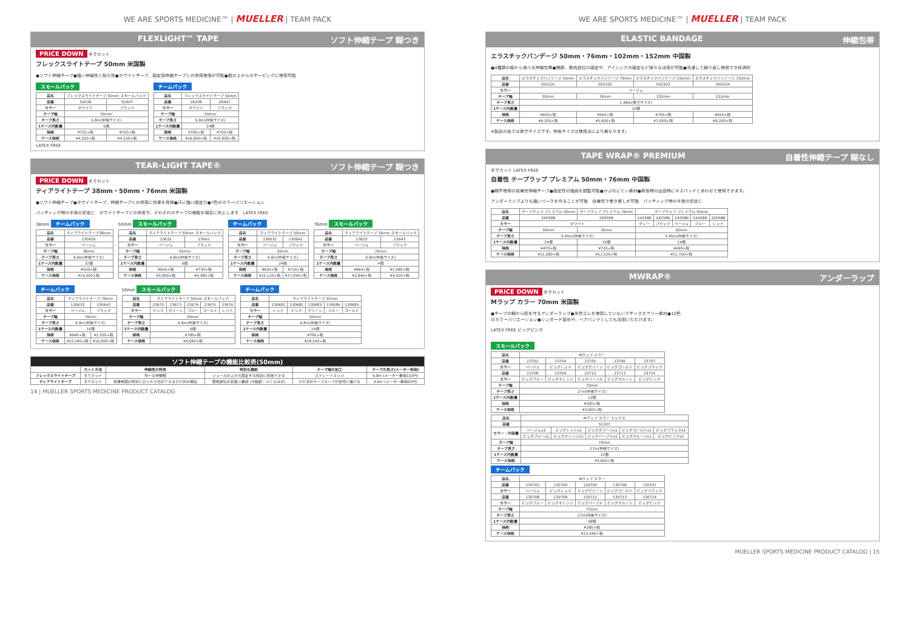WE ARE SPORTS MEDICINE™ | MUELLER | TEAM PACK
FLEXLIGHT™ TAPE ソフト伸縮テープ 糊つき
PRICE DOWN 手でカット
フレックスライトテープ 50mm 米国製
●ソフト伸縮テープ●強い伸縮性と耐久性●ホワイトテープ、固定用伸縮テープとの併用使用が可能●靴の上からのテーピングに使用可能
スモールパック
| 品名 | フレックスライトテープ 50mm スモールパック | |
| 品番 | 52638 | 52647 |
| カラー | ホワイト | ブラック |
| テープ幅 | 50mm | |
| テープ長さ | 6.8m(伸長サイズ) | |
| 1ケース内数量 | 6個 | |
| 価格 | ¥720+税 | ¥720+税 |
| ケース価格 | ¥4,320+税 | ¥4,320+税 |
チームパック
| 品名 | フレックスライトテープ 50mm | |
| 品番 | 26438 | 26447 |
| カラー | ホワイト | ブラック |
| テープ幅 | 50mm | |
| テープ長さ | 6.8m(伸長サイズ) | |
| 1ケース内数量 | 24個 | |
| 価格 | ¥700+税 | ¥700+税 |
| ケース価格 | ¥16,800+税 | ¥16,800+税 |
LATEX FREE
TEAR-LIGHT TAPE® ソフト伸縮テープ 糊つき
PRICE DOWN 手でカット
ティアライトテープ 38mm・50mm・76mm 米国製
●ソフト伸縮テープ●ホワイトテープ、伸縮テープとの併用に効果を発揮●汗に強い固定力●7色のカラーバリエーション
バッティング時の手首の安定に　ホワイトテープとの併用で、それぞれのテープの機能を相互に向上します　LATEX FREE
38mm チームパック
| 品名 | ティアライトテープ38mm |
| 品番 | 130626 |
| カラー | ベージュ |
| テープ幅 | 38mm |
| テープ長さ | 6.8m(伸長サイズ) |
| 1ケース内数量 | 32個 |
| 価格 | ¥500+税 |
| ケース価格 | ¥16,000+税 |
50mm スモールパック
| 品名 | ティアライトテープ 50mm スモールパック | |
| 品番 | 23632 | 23642 |
| カラー | ベージュ | ブラック |
| テープ幅 | 50mm | |
| テープ長さ | 6.8m(伸長サイズ) | |
| 1ケース内数量 | 6個 | |
| 価格 | ¥650+税 | ¥730+税 |
| ケース価格 | ¥3,900+税 | ¥4,380+税 |
チームパック
| 品名 | ティアライトテープ 50mm | |
| 品番 | 130632 | 130642 |
| カラー | ベージュ | ブラック |
| テープ幅 | 50mm | |
| テープ長さ | 6.8m(伸長サイズ) | |
| 1ケース内数量 | 24個 | |
| 価格 | ¥630+税 | ¥710+税 |
| ケース価格 | ¥15,120+税 | ¥17,040+税 |
76mm スモールパック
| 品名 | ティアライトテープ 76mm スモールパック | |
| 品番 | 23633 | 23643 |
| カラー | ベージュ | ブラック |
| テープ幅 | 76mm | |
| テープ長さ | 6.8m(伸長サイズ) | |
| 1ケース内数量 | 4個 | |
| 価格 | ¥960+税 | ¥1,080+税 |
| ケース価格 | ¥3,840+税 | ¥4,320+税 |
チームパック
| 品名 | ティアライトテープ 76mm | |
| 品番 | 130633 | 130643 |
| カラー | ベージュ | ブラック |
| テープ幅 | 76mm | |
| テープ長さ | 6.8m(伸長サイズ) | |
| 1ケース内数量 | 16個 | |
| 価格 | ¥940+税 | ¥1,050+税 |
| ケース価格 | ¥15,040+税 | ¥16,800+税 |
50mm スモールパック
| 品名 | ティアライトテープ 50mm スモールパック | | | | |
| 品番 | 23672 | 23673 | 23674 | 23675 | 23676 |
| カラー | ピンク | グリーン | ブルー | ゴールド | レッド |
| テープ幅 | 50mm | | | | |
| テープ長さ | 6.8m(伸長サイズ) | | | | |
| 1ケース内数量 | 6個 | | | | |
| 価格 | ¥780+税 | | | | |
| ケース価格 | ¥4,680+税 | | | | |
チームパック
| 品名 | ティアライトテープ 50mm | | | | |
| 品番 | 130681 | 130682 | 130683 | 130684 | 130685 |
| カラー | レッド | ピンク | グリーン | ブルー | ゴールド |
| テープ幅 | 50mm | | | | |
| テープ長さ | 6.8m(伸長サイズ) | | | | |
| 1ケース内数量 | 24個 | | | | |
| 価格 | ¥760+税 | | | | |
| ケース価格 | ¥18,240+税 | | | | |
| ソフト伸縮テープの機能比較表(50mm) | | | | | |
| --- | --- | --- | --- | --- | --- |
| | カット方法 | 伸縮性の特長 | 特別な機能 | テープ端の加工 | テープの長さ(メーター単価) |
| フレックスライトテープ | 手でカット | 均一な伸縮感 | シューズの上から固定する場合に使用できる | ストレートエッジ | 6.8m (メーター単価103円) |
| ティアライトテープ | 手でカット | 皮膚表面の形状にぴったり対応できるひだ状の構造 | 筋肉部位の装着に最適 (大腿部・ふくらはぎ) | ひだ状のテープカーブが自然に描ける | 6.8m (メーター単価93円) |
14 | MUELLER SPORTS MEDICINE PRODUCT CATALOG
WE ARE SPORTS MEDICINE™ | MUELLER | TEAM PACK
ELASTIC BANDAGE 伸縮包帯
エラスチックバンデージ 50mm・76mm・102mm・152mm 中国製
●4種類の幅から選べる伸縮包帯●関節、筋肉部位の固定や、アイシングの固定など様々な活用が可能●洗濯して繰り返し使用でき経済的
| 品名 | エラスチックバンデージ 50mm | エラスチックバンデージ 76mm | エラスチックバンデージ 102mm | エラスチックバンデージ 152mm |
| 品番 | 050101 | 050102 | 050103 | 050104 |
| カラー | ベージュ | | | |
| テープ幅 | 50mm | 76mm | 102mm | 152mm |
| テープ長さ | 1.48m(実寸サイズ) | | | |
| 1ケース内数量 | 10個 | | | |
| 価格 | ¥420+税 | ¥560+税 | ¥700+税 | ¥920+税 |
| ケース価格 | ¥4,200+税 | ¥5,600+税 | ¥7,000+税 | ¥9,200+税 |
※製品の長さは実寸サイズです。伸長サイズは使用法により異なります。
TAPE WRAP® PREMIUM 自着性伸縮テープ 糊なし
手でカット LATEX FREE
自着性 テープラップ プレミアム 50mm・76mm 中国製
●糊不使用の自着性伸縮テープ●固定性の強弱を調整可能●かぶれにくい素材●緊急時の出血時にキズパッドとあわせて使用できます。
アンダーラップよりも強いベースを作ることが可能　自着性で巻き直しが可能　バッティング時の手首の安定に
| 品名 | テープラップ プレミアム 50mm | テープラップ プレミアム 76mm | テープラップ プレミアム 50mm | | | | |
| 品番 | 24058B | 26059B | 24158B | 24258B | 24358B | 24458B | 24558B |
| カラー | ホワイト | | グレー | ブラック | ベージュ | ブルー | レッド |
| テープ幅 | 50mm | 76mm | 50mm | | | | |
| テープ長さ | 5.45m(伸長サイズ) | | 5.45m(伸長サイズ) | | | | |
| 1ケース内数量 | 24個 | 16個 | 24個 | | | | |
| 価格 | ¥470+税 | ¥720+税 | ¥490+税 | | | | |
| ケース価格 | ¥11,280+税 | ¥11,520+税 | ¥11,760+税 | | | | |
MWRAP® アンダーラップ
PRICE DOWN 手でカット
Mラップ カラー 70mm 米国製
●テープの糊から肌を守るアンダーラップ●天然ゴムを使用していないラテックスフリー素材●10色のカラーバリエーション●シンガード留めや、ヘアバンドとしても活用いただけます。
LATEX FREE ビッグピンク
スモールパック
| 品名 | Mラップ カラー | | | | |
| 品番 | 23702 | 23704 | 23705 | 23706 | 23707 |
| カラー | ベージュ | ビッグレッド | ビッググリーン | ビッグゴールド | ビッグブラック |
| 品番 | 23708 | 23709 | 23712 | 23713 | 23714 |
| カラー | ビッグブルー | ビッグオレンジ | ビッグパープル | ビッグマルーン | ビッグピンク |
| テープ幅 | 70mm | | | | |
| テープ長さ | 27m(伸長サイズ) | | | | |
| 1ケース内数量 | 12個 | | | | |
| 価格 | ¥300+税 | | | | |
| ケース価格 | ¥3,600+税 | | | | |
| 品名 | Mラップ カラー ミックス | | | | |
| 品番 | 51307 | | | | |
| カラー・内容量 | ベージュx3 | ビッグレッドx1 | ビッググリーンx1 | ビッグゴールドx1 | ビッグブラックx1 |
| | ビッグブルーx1 | ビッグオレンジx1 | ビッグパープルx1 | ビッグマルーンx1 | ビッグピンクx1 |
| テープ幅 | 70mm | | | | |
| テープ長さ | 27m(伸長サイズ) | | | | |
| 1ケース内数量 | 12個 | | | | |
| ケース価格 | ¥3,600+税 | | | | |
チームパック
| 品名 | Mラップ カラー | | | | |
| 品番 | 130702 | 130704 | 130705 | 130706 | 130707 |
| カラー | ベージュ | ビッグレッド | ビッググリーン | ビッグゴールド | ビッグブラック |
| 品番 | 130708 | 130709 | 130712 | 130713 | 130714 |
| カラー | ビッグブルー | ビッグオレンジ | ビッグパープル | ビッグマルーン | ビッグピンク |
| テープ幅 | 70mm | | | | |
| テープ長さ | 27m(伸長サイズ) | | | | |
| 1ケース内数量 | 48個 | | | | |
| 価格 | ¥280+税 | | | | |
| ケース価格 | ¥13,440+税 | | | | |
MUELLER SPORTS MEDICINE PRODUCT CATALOG | 15